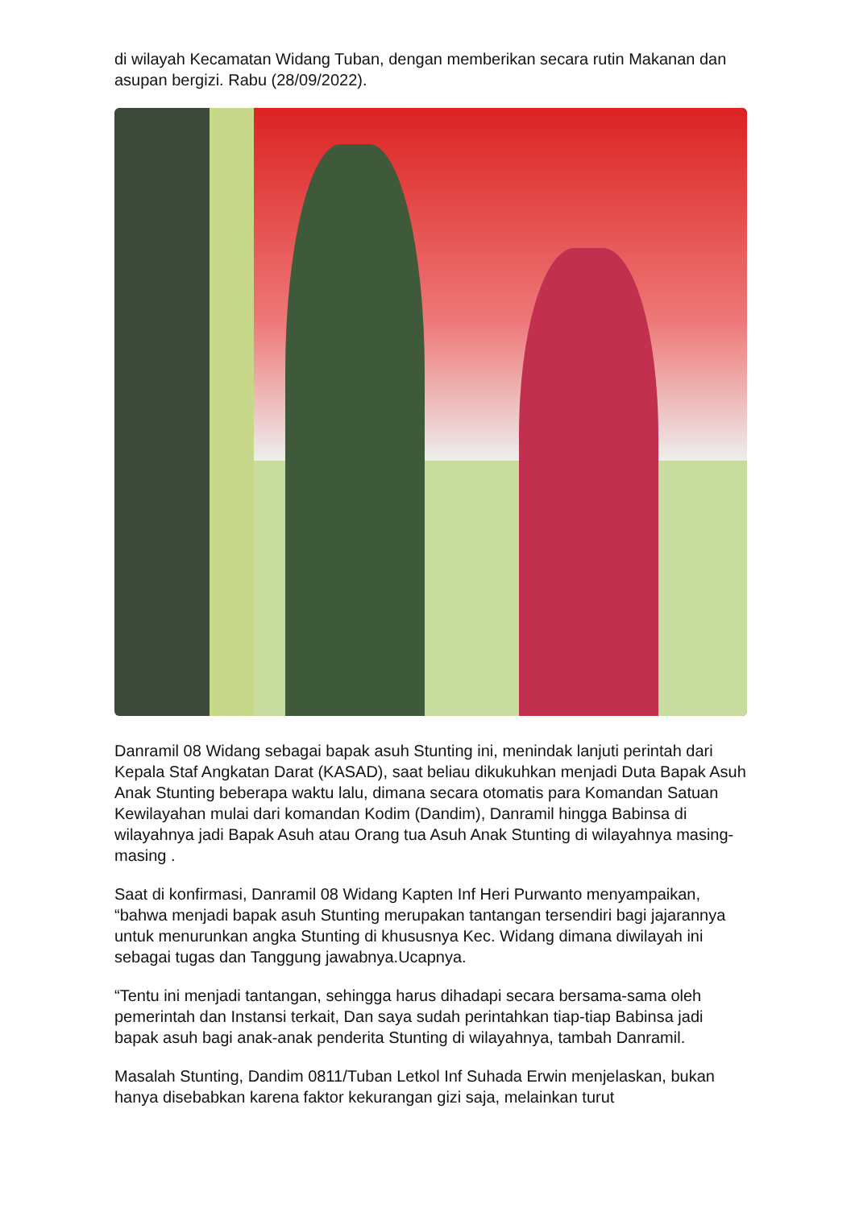di wilayah Kecamatan Widang Tuban, dengan memberikan secara rutin Makanan dan asupan bergizi. Rabu (28/09/2022).
Danramil 08 Widang sebagai bapak asuh Stunting ini, menindak lanjuti perintah dari Kepala Staf Angkatan Darat (KASAD), saat beliau dikukuhkan menjadi Duta Bapak Asuh Anak Stunting beberapa waktu lalu, dimana secara otomatis para Komandan Satuan Kewilayahan mulai dari komandan Kodim (Dandim), Danramil hingga Babinsa di wilayahnya jadi Bapak Asuh atau Orang tua Asuh Anak Stunting di wilayahnya masing-masing .
Saat di konfirmasi, Danramil 08 Widang Kapten Inf Heri Purwanto menyampaikan, “bahwa menjadi bapak asuh Stunting merupakan tantangan tersendiri bagi jajarannya untuk menurunkan angka Stunting di khususnya Kec. Widang dimana diwilayah ini sebagai tugas dan Tanggung jawabnya.Ucapnya.
“Tentu ini menjadi tantangan, sehingga harus dihadapi secara bersama-sama oleh pemerintah dan Instansi terkait, Dan saya sudah perintahkan tiap-tiap Babinsa jadi bapak asuh bagi anak-anak penderita Stunting di wilayahnya, tambah Danramil.
Masalah Stunting, Dandim 0811/Tuban Letkol Inf Suhada Erwin menjelaskan, bukan hanya disebabkan karena faktor kekurangan gizi saja, melainkan turut